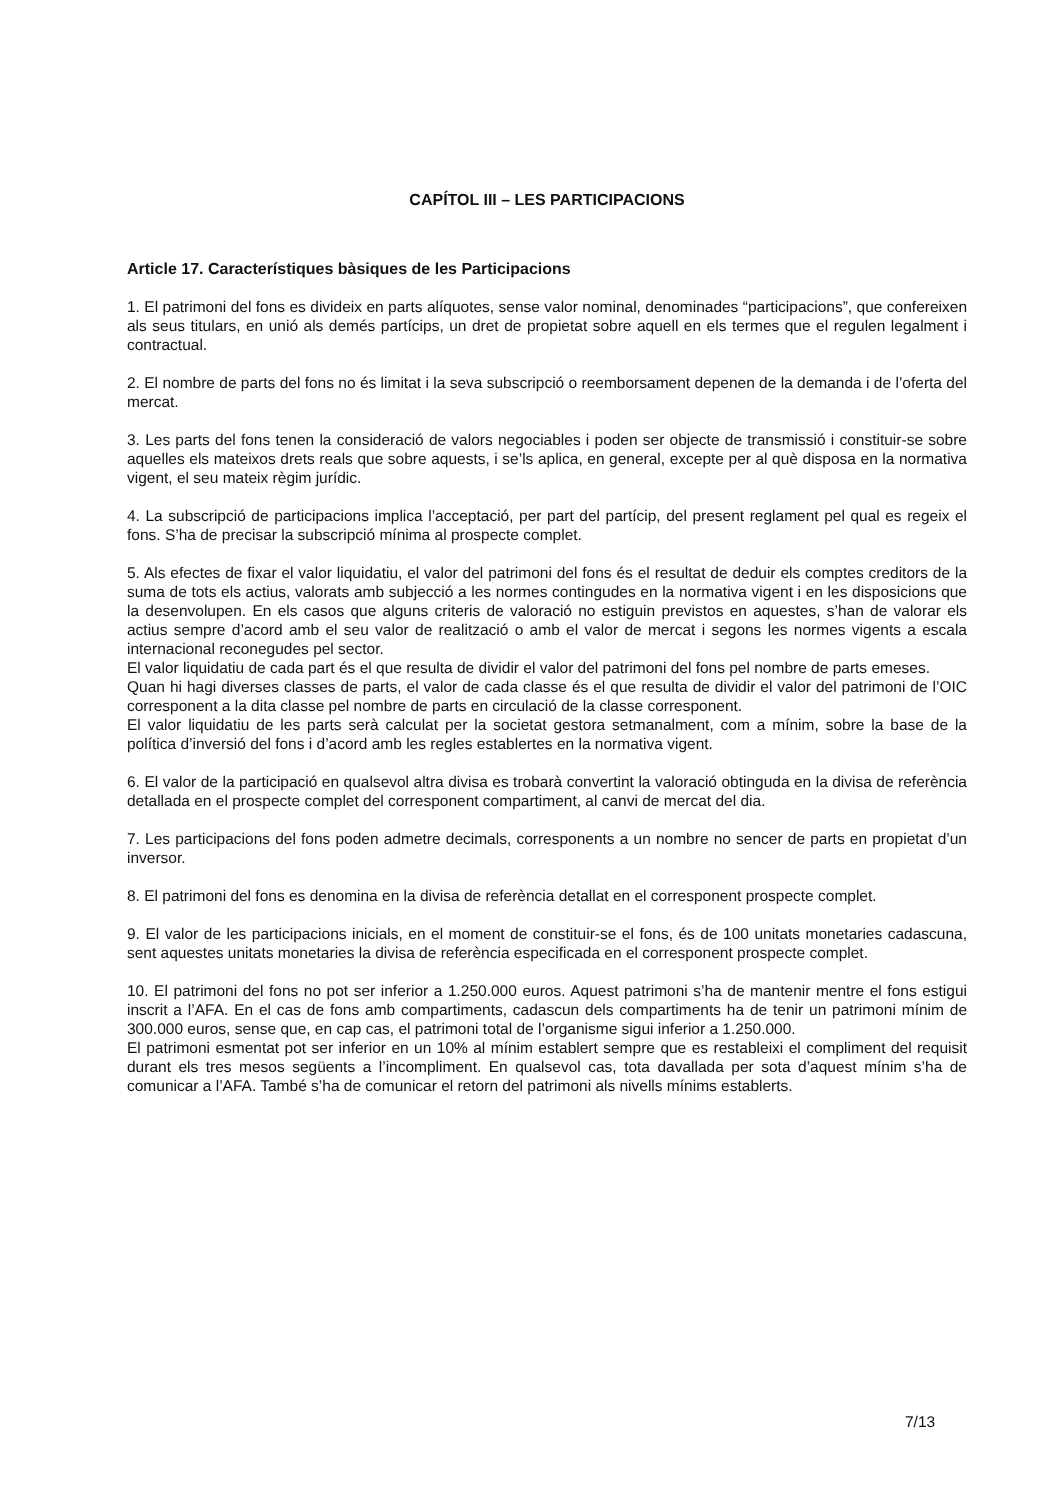CAPÍTOL III – LES PARTICIPACIONS
Article 17. Característiques bàsiques de les Participacions
1. El patrimoni del fons es divideix en parts alíquotes, sense valor nominal, denominades “participacions”, que confereixen als seus titulars, en unió als demés partícips, un dret de propietat sobre aquell en els termes que el regulen legalment i contractual.
2. El nombre de parts del fons no és limitat i la seva subscripció o reemborsament depenen de la demanda i de l’oferta del mercat.
3. Les parts del fons tenen la consideració de valors negociables i poden ser objecte de transmissió i constituir-se sobre aquelles els mateixos drets reals que sobre aquests, i se’ls aplica, en general, excepte per al què disposa en la normativa vigent, el seu mateix règim jurídic.
4. La subscripció de participacions implica l’acceptació, per part del partícip, del present reglament pel qual es regeix el fons. S’ha de precisar la subscripció mínima al prospecte complet.
5. Als efectes de fixar el valor liquidatiu, el valor del patrimoni del fons és el resultat de deduir els comptes creditors de la suma de tots els actius, valorats amb subjecció a les normes contingudes en la normativa vigent i en les disposicions que la desenvolupen. En els casos que alguns criteris de valoració no estiguin previstos en aquestes, s’han de valorar els actius sempre d’acord amb el seu valor de realització o amb el valor de mercat i segons les normes vigents a escala internacional reconegudes pel sector.
El valor liquidatiu de cada part és el que resulta de dividir el valor del patrimoni del fons pel nombre de parts emeses.
Quan hi hagi diverses classes de parts, el valor de cada classe és el que resulta de dividir el valor del patrimoni de l’OIC corresponent a la dita classe pel nombre de parts en circulació de la classe corresponent.
El valor liquidatiu de les parts serà calculat per la societat gestora setmanalment, com a mínim, sobre la base de la política d’inversió del fons i d’acord amb les regles establertes en la normativa vigent.
6. El valor de la participació en qualsevol altra divisa es trobarà convertint la valoració obtinguda en la divisa de referència detallada en el prospecte complet del corresponent compartiment, al canvi de mercat del dia.
7. Les participacions del fons poden admetre decimals, corresponents a un nombre no sencer de parts en propietat d’un inversor.
8. El patrimoni del fons es denomina en la divisa de referència detallat en el corresponent prospecte complet.
9. El valor de les participacions inicials, en el moment de constituir-se el fons, és de 100 unitats monetaries cadascuna, sent aquestes unitats monetaries la divisa de referència especificada en el corresponent prospecte complet.
10. El patrimoni del fons no pot ser inferior a 1.250.000 euros. Aquest patrimoni s’ha de mantenir mentre el fons estigui inscrit a l’AFA. En el cas de fons amb compartiments, cadascun dels compartiments ha de tenir un patrimoni mínim de 300.000 euros, sense que, en cap cas, el patrimoni total de l’organisme sigui inferior a 1.250.000.
El patrimoni esmentat pot ser inferior en un 10% al mínim establert sempre que es restableixi el compliment del requisit durant els tres mesos següents a l’incompliment. En qualsevol cas, tota davallada per sota d’aquest mínim s’ha de comunicar a l’AFA. També s’ha de comunicar el retorn del patrimoni als nivells mínims establerts.
7/13